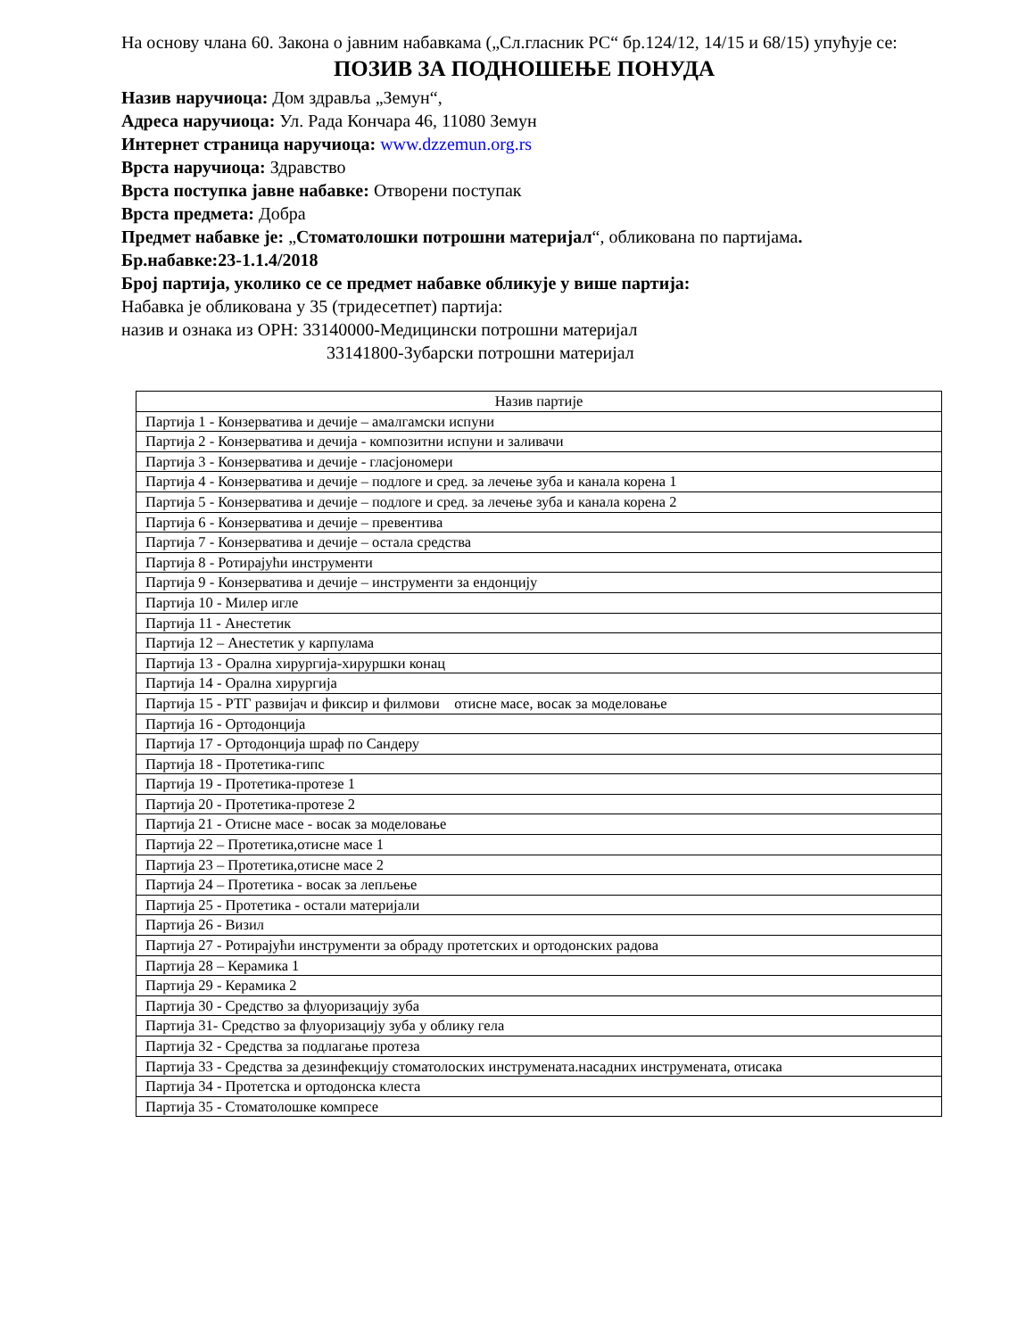На основу члана 60. Закона о јавним набавкама („Сл.гласник РС“ бр.124/12, 14/15 и 68/15) упућује се:
ПОЗИВ ЗА ПОДНОШЕЊЕ ПОНУДА
Назив наручиоца: Дом здравља „Земун“,
Адреса наручиоца: Ул. Рада Кончара 46, 11080 Земун
Интернет страница наручиоца: www.dzzemun.org.rs
Врста наручиоца: Здравство
Врста поступка јавне набавке: Отворени поступак
Врста предмета: Добра
Предмет набавке је: „Стоматолошки потрошни материјал“, обликована по партијама.
Бр.набавке:23-1.1.4/2018
Број партија, уколико се се предмет набавке обликује у више партија:
Набавка је обликована у 35 (тридесетпет) партија:
назив и ознака из ОРН: 33140000-Медицински потрошни материјал
33141800-Зубарски потрошни материјал
| Назив партије |
| --- |
| Партија 1 - Конзерватива и дечије – амалгамски испуни |
| Партија 2 - Конзерватива и дечија - композитни испуни и заливачи |
| Партија 3 - Конзерватива и дечије - гласјономери |
| Партија 4 - Конзерватива и дечије – подлоге и сред. за лечење зуба и канала корена 1 |
| Партија 5 - Конзерватива и дечије – подлоге и сред. за лечење зуба и канала корена 2 |
| Партија 6 - Конзерватива и дечије – превентива |
| Партија 7 - Конзерватива и дечије – остала средства |
| Партија 8 - Ротирајући инструменти |
| Партија 9 - Конзерватива и дечије – инструменти за ендонцију |
| Партија 10 - Милер игле |
| Партија 11 - Анестетик |
| Партија 12 – Анестетик у карпулама |
| Партија 13 - Орална хирургија-хируршки конац |
| Партија 14 - Орална хирургија |
| Партија 15 - РТГ развијач и фиксир и филмови отисне масе, восак за моделовање |
| Партија 16 - Ортодонција |
| Партија 17 - Ортодонција шраф по Сандеру |
| Партија 18 - Протетика-гипс |
| Партија 19 - Протетика-протезе 1 |
| Партија 20 - Протетика-протезе 2 |
| Партија 21 - Отисне масе - восак за моделовање |
| Партија 22 – Протетика,отисне масе 1 |
| Партија 23 – Протетика,отисне масе 2 |
| Партија 24 – Протетика - восак за лепљење |
| Партија 25 - Протетика - остали материјали |
| Партија 26 - Визил |
| Партија 27 - Ротирајући инструменти за обраду протетских и ортодонских радова |
| Партија 28 – Керамика 1 |
| Партија 29 - Керамика 2 |
| Партија 30 - Средство за флуоризацију зуба |
| Партија 31- Средство за флуоризацију зуба у облику гела |
| Партија 32 - Средства за подлагање протеза |
| Партија 33 - Средства за дезинфекцију стоматолоских инструмената.насадних инструмената, отисака |
| Партија 34 - Протетска и ортодонска клеста |
| Партија 35 - Стоматолошке компресе |